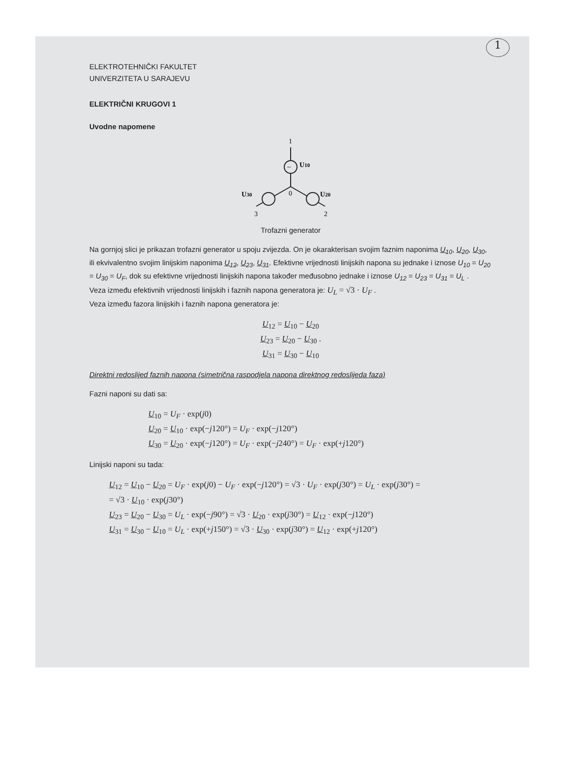1
ELEKTROTEHNIČKI FAKULTET
UNIVERZITETA U SARAJEVU
ELEKTRIČNI KRUGOVI 1
Uvodne napomene
1
~
U10
U30
0
U20
3
2
Trofazni generator
Na gornjoj slici je prikazan trofazni generator u spoju zvijezda. On je okarakterisan svojim faznim naponima U<sub>10</sub>, U<sub>20</sub>, U<sub>30</sub>, ili ekvivalentno svojim linijskim naponima U<sub>12</sub>, U<sub>23</sub>, U<sub>31</sub>. Efektivne vrijednosti linijskih napona su jednake i iznose U<sub>10</sub> = U<sub>20</sub> = U<sub>30</sub> = U<sub>F</sub>, dok su efektivne vrijednosti linijskih napona također međusobno jednake i iznose U<sub>12</sub> = U<sub>23</sub> = U<sub>31</sub> = U<sub>L</sub> .
Veza između efektivnih vrijednosti linijskih i faznih napona generatora je: U<sub>L</sub> = √3 · U<sub>F</sub> .
Veza između fazora linijskih i faznih napona generatora je:
U<sub>12</sub> = U<sub>10</sub> − U<sub>20</sub>
U<sub>23</sub> = U<sub>20</sub> − U<sub>30</sub> .
U<sub>31</sub> = U<sub>30</sub> − U<sub>10</sub>
Direktni redoslijed faznih napona (simetrična raspodjela napona direktnog redoslijeda faza)
Fazni naponi su dati sa:
U<sub>10</sub> = U<sub>F</sub> · exp(j0)
U<sub>20</sub> = U<sub>10</sub> · exp(−j120°) = U<sub>F</sub> · exp(−j120°)
U<sub>30</sub> = U<sub>20</sub> · exp(−j120°) = U<sub>F</sub> · exp(−j240°) = U<sub>F</sub> · exp(+j120°)
Linijski naponi su tada:
U<sub>12</sub> = U<sub>10</sub> − U<sub>20</sub> = U<sub>F</sub> · exp(j0) − U<sub>F</sub> · exp(−j120°) = √3 · U<sub>F</sub> · exp(j30°) = U<sub>L</sub> · exp(j30°) =
= √3 · U<sub>10</sub> · exp(j30°)
U<sub>23</sub> = U<sub>20</sub> − U<sub>30</sub> = U<sub>L</sub> · exp(−j90°) = √3 · U<sub>20</sub> · exp(j30°) = U<sub>12</sub> · exp(−j120°)
U<sub>31</sub> = U<sub>30</sub> − U<sub>10</sub> = U<sub>L</sub> · exp(+j150°) = √3 · U<sub>30</sub> · exp(j30°) = U<sub>12</sub> · exp(+j120°)